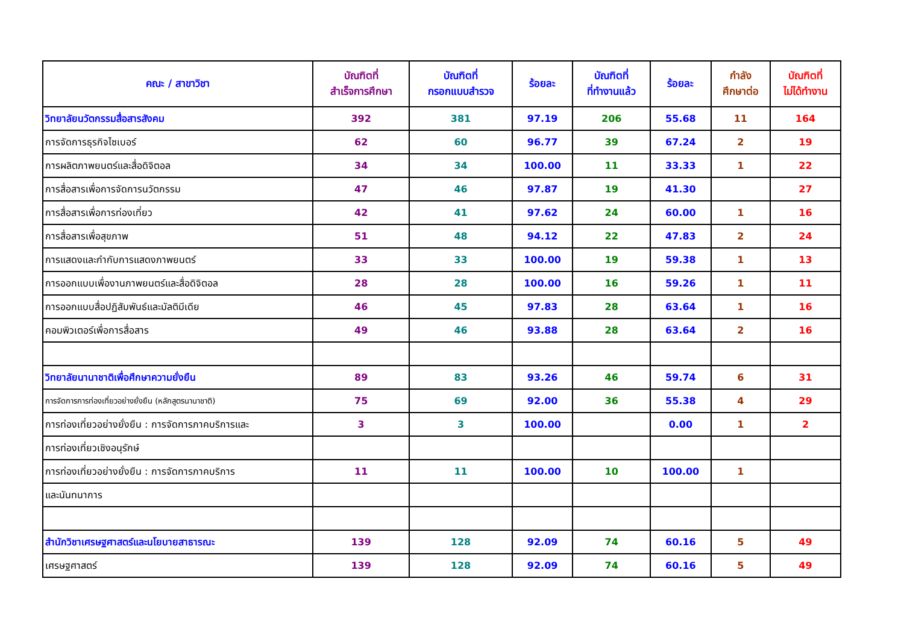| คณะ / สาขาวิชา | บัณฑิตที่ สำเร็จการศึกษา | บัณฑิตที่ กรอกแบบสำรวจ | ร้อยละ | บัณฑิตที่ ที่ทำงานแล้ว | ร้อยละ | กำลัง ศึกษาต่อ | บัณฑิตที่ ไม่ได้ทำงาน |
| --- | --- | --- | --- | --- | --- | --- | --- |
| วิทยาลัยนวัตกรรมสื่อสารสังคม | 392 | 381 | 97.19 | 206 | 55.68 | 11 | 164 |
| การจัดการธุรกิจไซเบอร์ | 62 | 60 | 96.77 | 39 | 67.24 | 2 | 19 |
| การผลิตภาพยนตร์และสื่อดิจิตอล | 34 | 34 | 100.00 | 11 | 33.33 | 1 | 22 |
| การสื่อสารเพื่อการจัดการนวัตกรรม | 47 | 46 | 97.87 | 19 | 41.30 | | 27 |
| การสื่อสารเพื่อการท่องเที่ยว | 42 | 41 | 97.62 | 24 | 60.00 | 1 | 16 |
| การสื่อสารเพื่อสุขภาพ | 51 | 48 | 94.12 | 22 | 47.83 | 2 | 24 |
| การแสดงและกำกับการแสดงภาพยนตร์ | 33 | 33 | 100.00 | 19 | 59.38 | 1 | 13 |
| การออกแบบเพื่องานภาพยนตร์และสื่อดิจิตอล | 28 | 28 | 100.00 | 16 | 59.26 | 1 | 11 |
| การออกแบบสื่อปฏิสัมพันธ์และมัลติมีเดีย | 46 | 45 | 97.83 | 28 | 63.64 | 1 | 16 |
| คอมพิวเตอร์เพื่อการสื่อสาร | 49 | 46 | 93.88 | 28 | 63.64 | 2 | 16 |
| วิทยาลัยนานาชาติเพื่อศึกษาความยั่งยืน | 89 | 83 | 93.26 | 46 | 59.74 | 6 | 31 |
| การจัดการการท่องเที่ยวอย่างยั่งยืน (หลักสูตรนานาชาติ) | 75 | 69 | 92.00 | 36 | 55.38 | 4 | 29 |
| การท่องเที่ยวอย่างยั่งยืน : การจัดการภาคบริการและ | 3 | 3 | 100.00 | | 0.00 | 1 | 2 |
| การท่องเที่ยวเชิงอนุรักษ์ | | | | | | | |
| การท่องเที่ยวอย่างยั่งยืน : การจัดการภาคบริการ | 11 | 11 | 100.00 | 10 | 100.00 | 1 | |
| และนันทนาการ | | | | | | | |
| สำนักวิชาเศรษฐศาสตร์และนโยบายสาธารณะ | 139 | 128 | 92.09 | 74 | 60.16 | 5 | 49 |
| เศรษฐศาสตร์ | 139 | 128 | 92.09 | 74 | 60.16 | 5 | 49 |